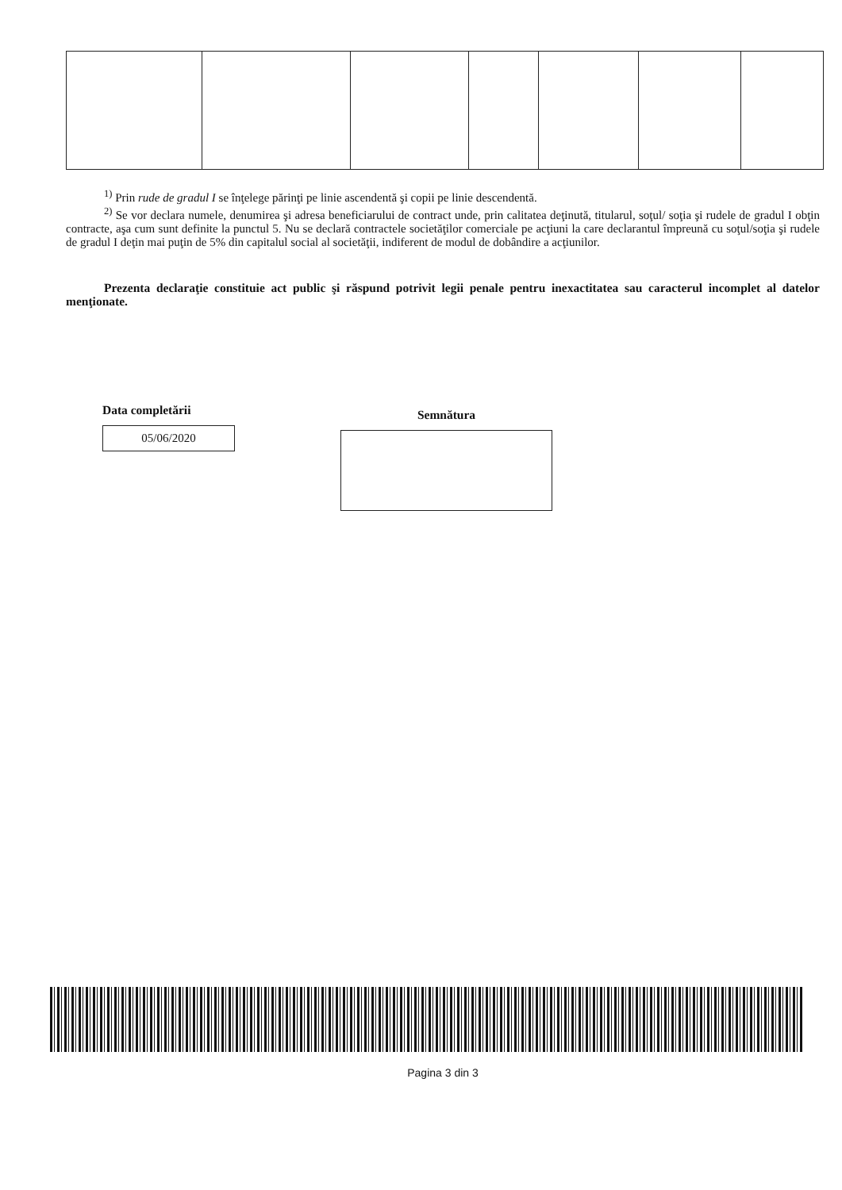<sup>1)</sup> Prin rude de gradul I se înţelege părinţi pe linie ascendentă şi copii pe linie descendentă.
<sup>2)</sup> Se vor declara numele, denumirea şi adresa beneficiarului de contract unde, prin calitatea deţinută, titularul, soţul/ soţia şi rudele de gradul I obţin contracte, aşa cum sunt definite la punctul 5. Nu se declară contractele societăţilor comerciale pe acţiuni la care declarantul împreună cu soţul/soţia şi rudele de gradul I deţin mai puţin de 5% din capitalul social al societăţii, indiferent de modul de dobândire a acţiunilor.
Prezenta declaraţie constituie act public şi răspund potrivit legii penale pentru inexactitatea sau caracterul incomplet al datelor menţionate.
Data completării
05/06/2020
Semnătura
Pagina 3 din 3